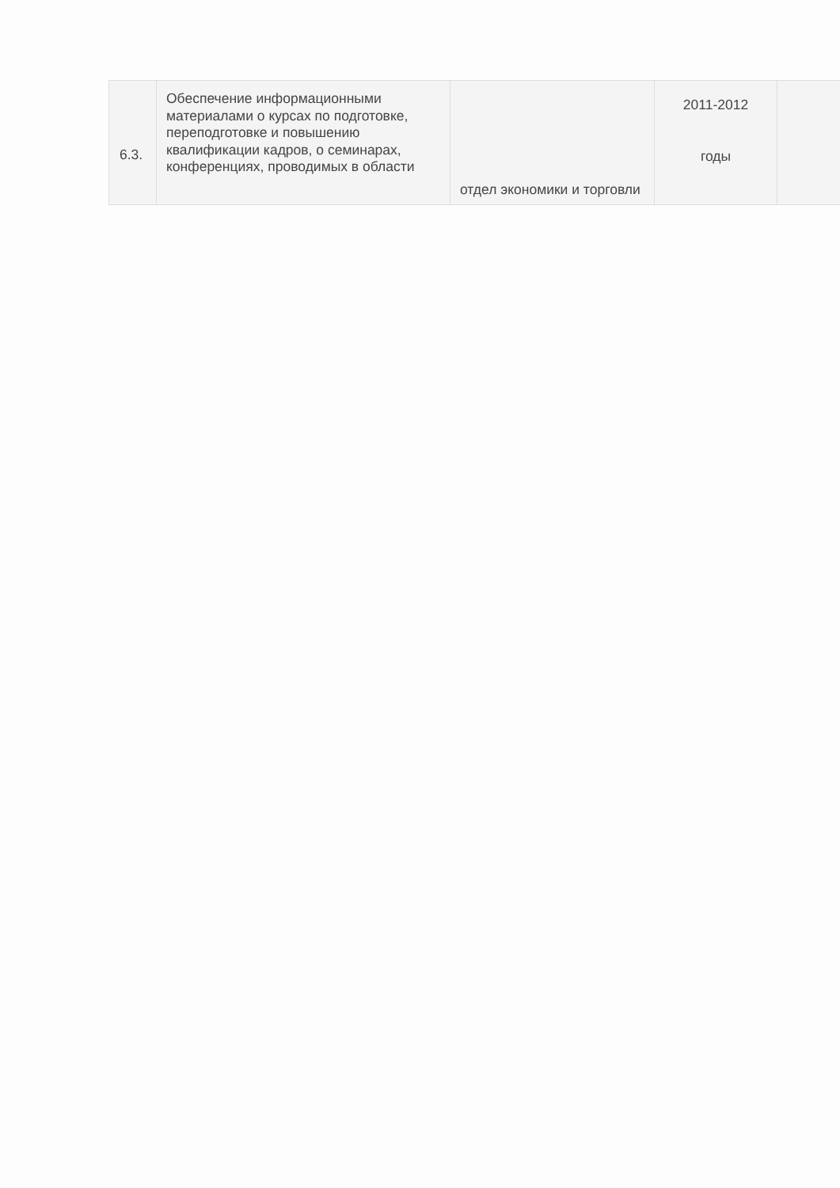| 6.3. | Обеспечение информационными материалами о курсах по подготовке, переподготовке и повышению квалификации кадров, о семинарах, конференциях, проводимых в области | отдел экономики и торговли | 2011-2012 годы | |